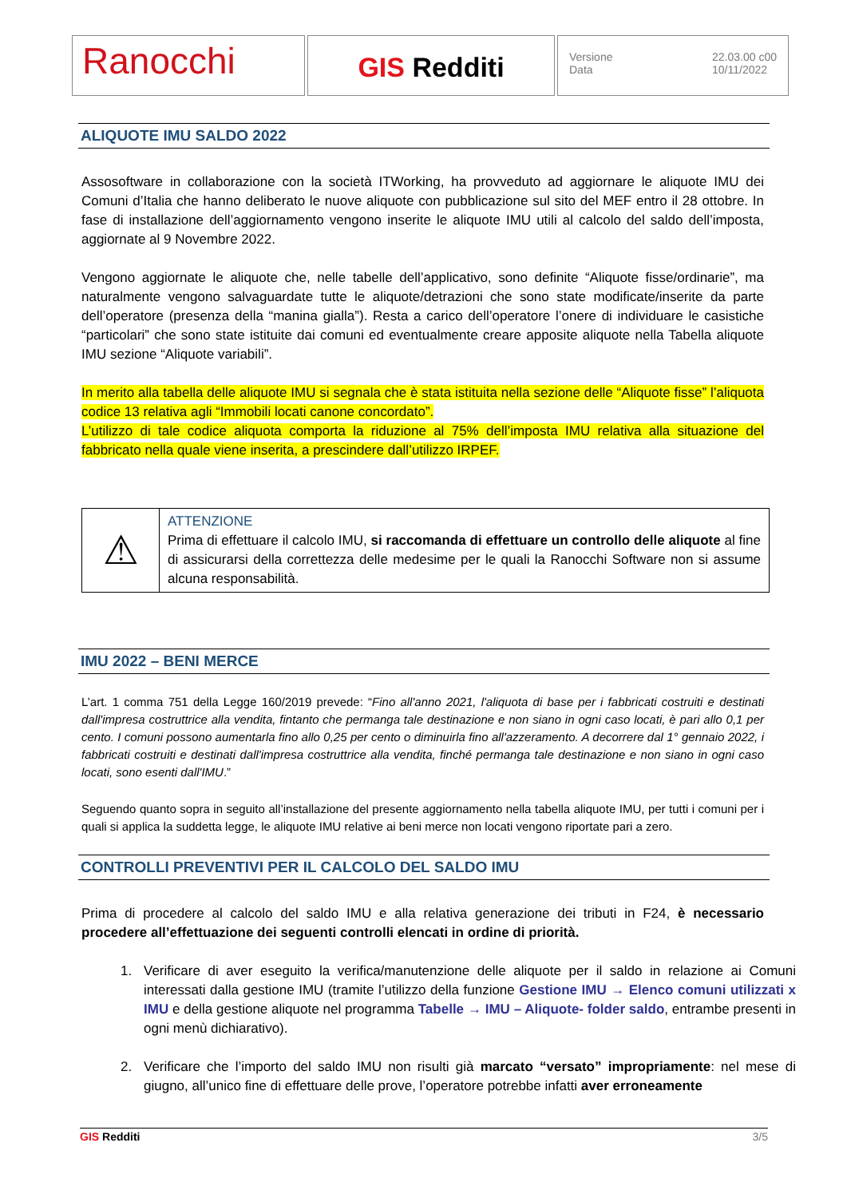Ranocchi
GIS Redditi
Versione
Data 22.03.00 c00
10/11/2022
ALIQUOTE IMU SALDO 2022
Assosoftware in collaborazione con la società ITWorking, ha provveduto ad aggiornare le aliquote IMU dei Comuni d’Italia che hanno deliberato le nuove aliquote con pubblicazione sul sito del MEF entro il 28 ottobre. In fase di installazione dell’aggiornamento vengono inserite le aliquote IMU utili al calcolo del saldo dell’imposta, aggiornate al 9 Novembre 2022.
Vengono aggiornate le aliquote che, nelle tabelle dell’applicativo, sono definite “Aliquote fisse/ordinarie”, ma naturalmente vengono salvaguardate tutte le aliquote/detrazioni che sono state modificate/inserite da parte dell’operatore (presenza della “manina gialla”). Resta a carico dell’operatore l’onere di individuare le casistiche “particolari” che sono state istituite dai comuni ed eventualmente creare apposite aliquote nella Tabella aliquote IMU sezione “Aliquote variabili”.
In merito alla tabella delle aliquote IMU si segnala che è stata istituita nella sezione delle “Aliquote fisse” l’aliquota codice 13 relativa agli “Immobili locati canone concordato”.
L’utilizzo di tale codice aliquota comporta la riduzione al 75% dell’imposta IMU relativa alla situazione del fabbricato nella quale viene inserita, a prescindere dall’utilizzo IRPEF.
| ⚠ | ATTENZIONE Prima di effettuare il calcolo IMU, si raccomanda di effettuare un controllo delle aliquote al fine di assicurarsi della correttezza delle medesime per le quali la Ranocchi Software non si assume alcuna responsabilità. |
IMU 2022 – BENI MERCE
L’art. 1 comma 751 della Legge 160/2019 prevede: “Fino all'anno 2021, l'aliquota di base per i fabbricati costruiti e destinati dall'impresa costruttrice alla vendita, fintanto che permanga tale destinazione e non siano in ogni caso locati, è pari allo 0,1 per cento. I comuni possono aumentarla fino allo 0,25 per cento o diminuirla fino all'azzeramento. A decorrere dal 1° gennaio 2022, i fabbricati costruiti e destinati dall'impresa costruttrice alla vendita, finché permanga tale destinazione e non siano in ogni caso locati, sono esenti dall'IMU.”
Seguendo quanto sopra in seguito all’installazione del presente aggiornamento nella tabella aliquote IMU, per tutti i comuni per i quali si applica la suddetta legge, le aliquote IMU relative ai beni merce non locati vengono riportate pari a zero.
CONTROLLI PREVENTIVI PER IL CALCOLO DEL SALDO IMU
Prima di procedere al calcolo del saldo IMU e alla relativa generazione dei tributi in F24, è necessario procedere all’effettuazione dei seguenti controlli elencati in ordine di priorità.
1. Verificare di aver eseguito la verifica/manutenzione delle aliquote per il saldo in relazione ai Comuni interessati dalla gestione IMU (tramite l’utilizzo della funzione Gestione IMU → Elenco comuni utilizzati x IMU e della gestione aliquote nel programma Tabelle → IMU – Aliquote- folder saldo, entrambe presenti in ogni menù dichiarativo).
2. Verificare che l’importo del saldo IMU non risulti già marcato “versato” impropriamente: nel mese di giugno, all’unico fine di effettuare delle prove, l’operatore potrebbe infatti aver erroneamente
GIS Redditi 3/5